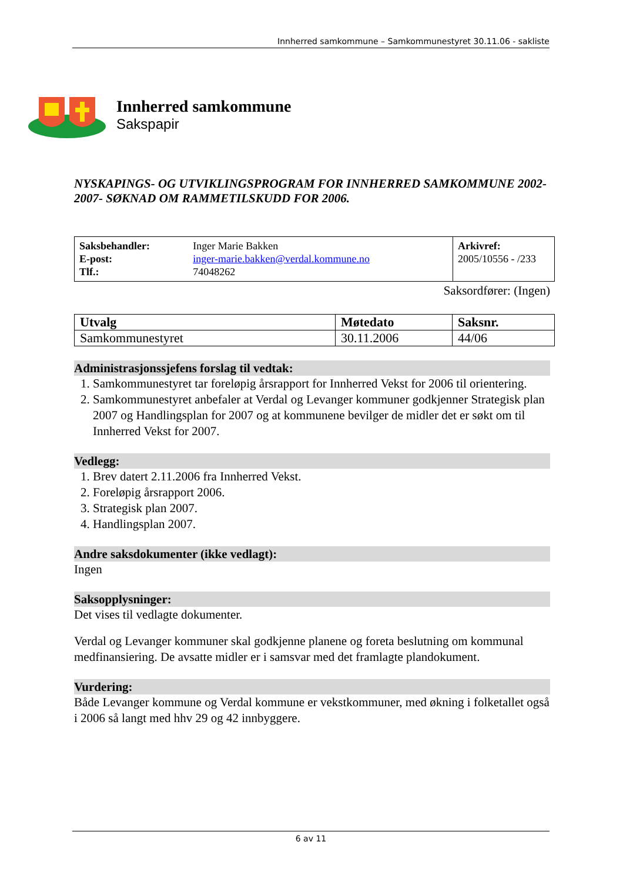Innherred samkommune – Samkommunestyret 30.11.06 - sakliste
Innherred samkommune
Sakspapir
NYSKAPINGS- OG UTVIKLINGSPROGRAM FOR INNHERRED SAMKOMMUNE 2002- 2007- SØKNAD OM RAMMETILSKUDD FOR 2006.
| Saksbehandler: E-post: Tlf.: | Inger Marie Bakken inger-marie.bakken@verdal.kommune.no 74048262 | Arkivref: 2005/10556 - /233 |
Saksordfører: (Ingen)
| Utvalg | Møtedato | Saksnr. |
| Samkommunestyret | 30.11.2006 | 44/06 |
Administrasjonssjefens forslag til vedtak:
1. Samkommunestyret tar foreløpig årsrapport for Innherred Vekst for 2006 til orientering.
2. Samkommunestyret anbefaler at Verdal og Levanger kommuner godkjenner Strategisk plan 2007 og Handlingsplan for 2007 og at kommunene bevilger de midler det er søkt om til Innherred Vekst for 2007.
Vedlegg:
1. Brev datert 2.11.2006 fra Innherred Vekst.
2. Foreløpig årsrapport 2006.
3. Strategisk plan 2007.
4. Handlingsplan 2007.
Andre saksdokumenter (ikke vedlagt):
Ingen
Saksopplysninger:
Det vises til vedlagte dokumenter.
Verdal og Levanger kommuner skal godkjenne planene og foreta beslutning om kommunal medfinansiering. De avsatte midler er i samsvar med det framlagte plandokument.
Vurdering:
Både Levanger kommune og Verdal kommune er vekstkommuner, med økning i folketallet også i 2006 så langt med hhv 29 og 42 innbyggere.
6 av 11